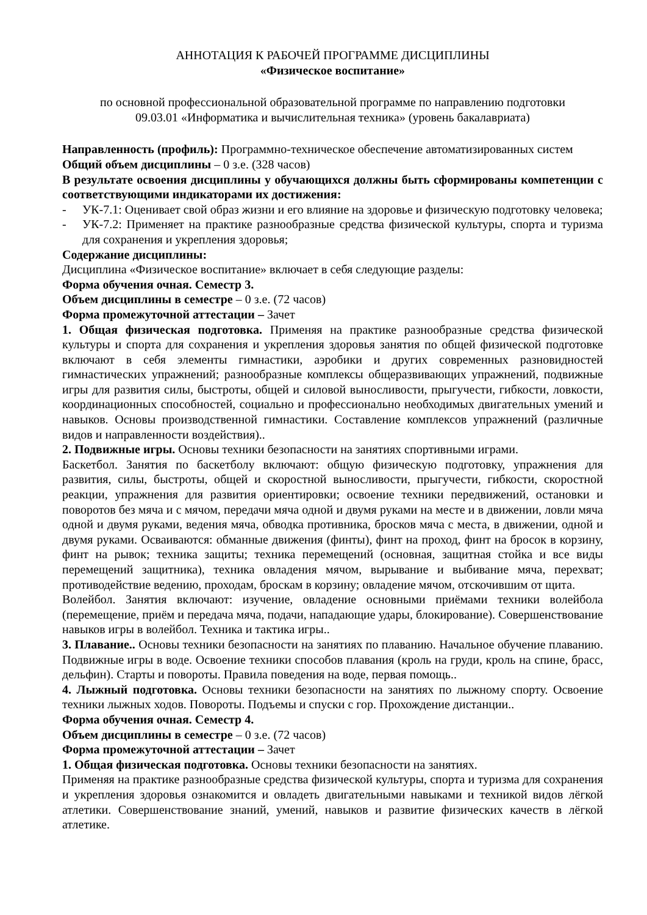АННОТАЦИЯ К РАБОЧЕЙ ПРОГРАММЕ ДИСЦИПЛИНЫ
«Физическое воспитание»
по основной профессиональной образовательной программе по направлению подготовки
09.03.01 «Информатика и вычислительная техника» (уровень бакалавриата)
Направленность (профиль): Программно-техническое обеспечение автоматизированных систем
Общий объем дисциплины – 0 з.е. (328 часов)
В результате освоения дисциплины у обучающихся должны быть сформированы компетенции с соответствующими индикаторами их достижения:
- УК-7.1: Оценивает свой образ жизни и его влияние на здоровье и физическую подготовку человека;
- УК-7.2: Применяет на практике разнообразные средства физической культуры, спорта и туризма для сохранения и укрепления здоровья;
Содержание дисциплины:
Дисциплина «Физическое воспитание» включает в себя следующие разделы:
Форма обучения очная. Семестр 3.
Объем дисциплины в семестре – 0 з.е. (72 часов)
Форма промежуточной аттестации – Зачет
1. Общая физическая подготовка. Применяя на практике разнообразные средства физической культуры и спорта для сохранения и укрепления здоровья занятия по общей физической подготовке включают в себя элементы гимнастики, аэробики и других современных разновидностей гимнастических упражнений; разнообразные комплексы общеразвивающих упражнений, подвижные игры для развития силы, быстроты, общей и силовой выносливости, прыгучести, гибкости, ловкости, координационных способностей, социально и профессионально необходимых двигательных умений и навыков. Основы производственной гимнастики. Составление комплексов упражнений (различные видов и направленности воздействия)..
2. Подвижные игры. Основы техники безопасности на занятиях спортивными играми.
Баскетбол. Занятия по баскетболу включают: общую физическую подготовку, упражнения для развития, силы, быстроты, общей и скоростной выносливости, прыгучести, гибкости, скоростной реакции, упражнения для развития ориентировки; освоение техники передвижений, остановки и поворотов без мяча и с мячом, передачи мяча одной и двумя руками на месте и в движении, ловли мяча одной и двумя руками, ведения мяча, обводка противника, бросков мяча с места, в движении, одной и двумя руками. Осваиваются: обманные движения (финты), финт на проход, финт на бросок в корзину, финт на рывок; техника защиты; техника перемещений (основная, защитная стойка и все виды перемещений защитника), техника овладения мячом, вырывание и выбивание мяча, перехват; противодействие ведению, проходам, броскам в корзину; овладение мячом, отскочившим от щита.
Волейбол. Занятия включают: изучение, овладение основными приёмами техники волейбола (перемещение, приём и передача мяча, подачи, нападающие удары, блокирование). Совершенствование навыков игры в волейбол. Техника и тактика игры..
3. Плавание.. Основы техники безопасности на занятиях по плаванию. Начальное обучение плаванию. Подвижные игры в воде. Освоение техники способов плавания (кроль на груди, кроль на спине, брасс, дельфин). Старты и повороты. Правила поведения на воде, первая помощь..
4. Лыжный подготовка. Основы техники безопасности на занятиях по лыжному спорту. Освоение техники лыжных ходов. Повороты. Подъемы и спуски с гор. Прохождение дистанции..
Форма обучения очная. Семестр 4.
Объем дисциплины в семестре – 0 з.е. (72 часов)
Форма промежуточной аттестации – Зачет
1. Общая физическая подготовка. Основы техники безопасности на занятиях.
Применяя на практике разнообразные средства физической культуры, спорта и туризма для сохранения и укрепления здоровья ознакомится и овладеть двигательными навыками и техникой видов лёгкой атлетики. Совершенствование знаний, умений, навыков и развитие физических качеств в лёгкой атлетике.